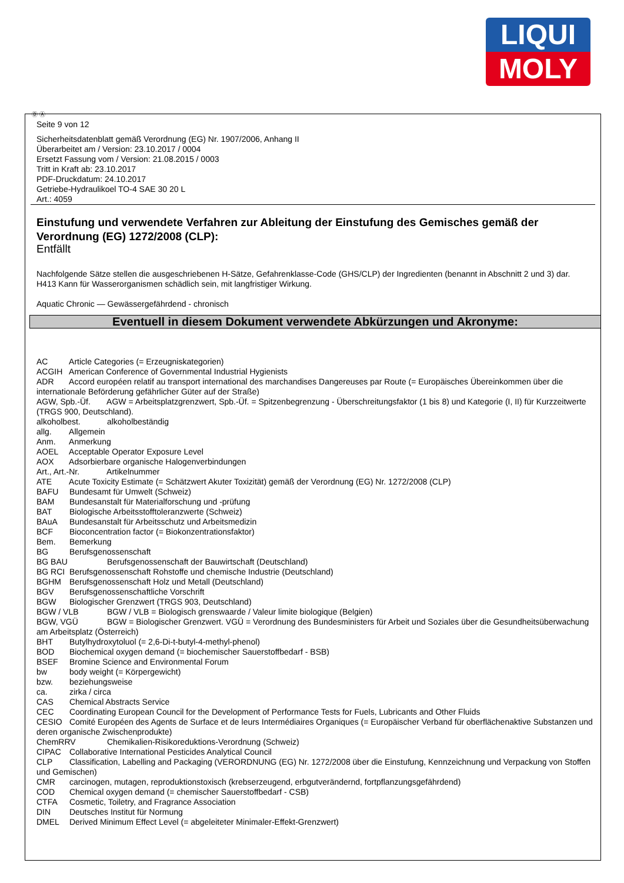LIQUI
MOLY
Ⓓ Ⓐ
Seite 9 von 12
Sicherheitsdatenblatt gemäß Verordnung (EG) Nr. 1907/2006, Anhang II
Überarbeitet am / Version: 23.10.2017 / 0004
Ersetzt Fassung vom / Version: 21.08.2015 / 0003
Tritt in Kraft ab: 23.10.2017
PDF-Druckdatum: 24.10.2017
Getriebe-Hydraulikoel TO-4 SAE 30 20 L
Art.: 4059
Einstufung und verwendete Verfahren zur Ableitung der Einstufung des Gemisches gemäß der Verordnung (EG) 1272/2008 (CLP):
Entfällt
Nachfolgende Sätze stellen die ausgeschriebenen H-Sätze, Gefahrenklasse-Code (GHS/CLP) der Ingredienten (benannt in Abschnitt 2 und 3) dar.
H413 Kann für Wasserorganismen schädlich sein, mit langfristiger Wirkung.
Aquatic Chronic — Gewässergefährdend - chronisch
Eventuell in diesem Dokument verwendete Abkürzungen und Akronyme:
AC Article Categories (= Erzeugniskategorien)
ACGIH American Conference of Governmental Industrial Hygienists
ADR Accord européen relatif au transport international des marchandises Dangereuses par Route (= Europäisches Übereinkommen über die internationale Beförderung gefährlicher Güter auf der Straße)
AGW, Spb.-Üf. AGW = Arbeitsplatzgrenzwert, Spb.-Üf. = Spitzenbegrenzung - Überschreitungsfaktor (1 bis 8) und Kategorie (I, II) für Kurzzeitwerte (TRGS 900, Deutschland).
alkoholbest. alkoholbeständig
allg. Allgemein
Anm. Anmerkung
AOEL Acceptable Operator Exposure Level
AOX Adsorbierbare organische Halogenverbindungen
Art., Art.-Nr. Artikelnummer
ATE Acute Toxicity Estimate (= Schätzwert Akuter Toxizität) gemäß der Verordnung (EG) Nr. 1272/2008 (CLP)
BAFU Bundesamt für Umwelt (Schweiz)
BAM Bundesanstalt für Materialforschung und -prüfung
BAT Biologische Arbeitsstofftoleranzwerte (Schweiz)
BAuA Bundesanstalt für Arbeitsschutz und Arbeitsmedizin
BCF Bioconcentration factor (= Biokonzentrationsfaktor)
Bem. Bemerkung
BG Berufsgenossenschaft
BG BAU Berufsgenossenschaft der Bauwirtschaft (Deutschland)
BG RCI Berufsgenossenschaft Rohstoffe und chemische Industrie (Deutschland)
BGHM Berufsgenossenschaft Holz und Metall (Deutschland)
BGV Berufsgenossenschaftliche Vorschrift
BGW Biologischer Grenzwert (TRGS 903, Deutschland)
BGW / VLB BGW / VLB = Biologisch grenswaarde / Valeur limite biologique (Belgien)
BGW, VGÜ BGW = Biologischer Grenzwert. VGÜ = Verordnung des Bundesministers für Arbeit und Soziales über die Gesundheitsüberwachung am Arbeitsplatz (Österreich)
BHT Butylhydroxytoluol (= 2,6-Di-t-butyl-4-methyl-phenol)
BOD Biochemical oxygen demand (= biochemischer Sauerstoffbedarf - BSB)
BSEF Bromine Science and Environmental Forum
bw body weight (= Körpergewicht)
bzw. beziehungsweise
ca. zirka / circa
CAS Chemical Abstracts Service
CEC Coordinating European Council for the Development of Performance Tests for Fuels, Lubricants and Other Fluids
CESIO Comité Européen des Agents de Surface et de leurs Intermédiaires Organiques (= Europäischer Verband für oberflächenaktive Substanzen und deren organische Zwischenprodukte)
ChemRRV Chemikalien-Risikoreduktions-Verordnung (Schweiz)
CIPAC Collaborative International Pesticides Analytical Council
CLP Classification, Labelling and Packaging (VERORDNUNG (EG) Nr. 1272/2008 über die Einstufung, Kennzeichnung und Verpackung von Stoffen und Gemischen)
CMR carcinogen, mutagen, reproduktionstoxisch (krebserzeugend, erbgutverändernd, fortpflanzungsgefährdend)
COD Chemical oxygen demand (= chemischer Sauerstoffbedarf - CSB)
CTFA Cosmetic, Toiletry, and Fragrance Association
DIN Deutsches Institut für Normung
DMEL Derived Minimum Effect Level (= abgeleiteter Minimaler-Effekt-Grenzwert)